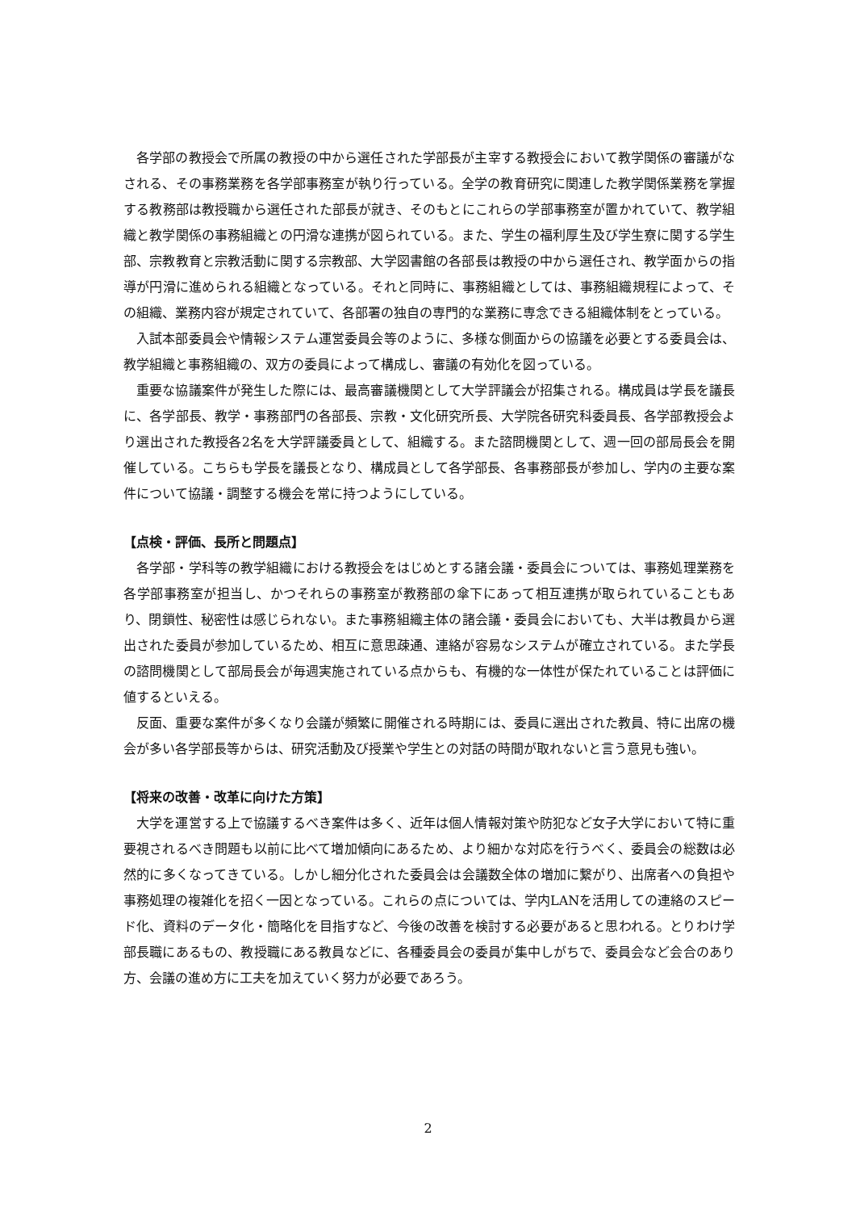各学部の教授会で所属の教授の中から選任された学部長が主宰する教授会において教学関係の審議がなされる、その事務業務を各学部事務室が執り行っている。全学の教育研究に関連した教学関係業務を掌握する教務部は教授職から選任された部長が就き、そのもとにこれらの学部事務室が置かれていて、教学組織と教学関係の事務組織との円滑な連携が図られている。また、学生の福利厚生及び学生寮に関する学生部、宗教教育と宗教活動に関する宗教部、大学図書館の各部長は教授の中から選任され、教学面からの指導が円滑に進められる組織となっている。それと同時に、事務組織としては、事務組織規程によって、その組織、業務内容が規定されていて、各部署の独自の専門的な業務に専念できる組織体制をとっている。
入試本部委員会や情報システム運営委員会等のように、多様な側面からの協議を必要とする委員会は、教学組織と事務組織の、双方の委員によって構成し、審議の有効化を図っている。
重要な協議案件が発生した際には、最高審議機関として大学評議会が招集される。構成員は学長を議長に、各学部長、教学・事務部門の各部長、宗教・文化研究所長、大学院各研究科委員長、各学部教授会より選出された教授各2名を大学評議委員として、組織する。また諮問機関として、週一回の部局長会を開催している。こちらも学長を議長となり、構成員として各学部長、各事務部長が参加し、学内の主要な案件について協議・調整する機会を常に持つようにしている。
【点検・評価、長所と問題点】
各学部・学科等の教学組織における教授会をはじめとする諸会議・委員会については、事務処理業務を各学部事務室が担当し、かつそれらの事務室が教務部の傘下にあって相互連携が取られていることもあり、閉鎖性、秘密性は感じられない。また事務組織主体の諸会議・委員会においても、大半は教員から選出された委員が参加しているため、相互に意思疎通、連絡が容易なシステムが確立されている。また学長の諮問機関として部局長会が毎週実施されている点からも、有機的な一体性が保たれていることは評価に値するといえる。
反面、重要な案件が多くなり会議が頻繁に開催される時期には、委員に選出された教員、特に出席の機会が多い各学部長等からは、研究活動及び授業や学生との対話の時間が取れないと言う意見も強い。
【将来の改善・改革に向けた方策】
大学を運営する上で協議するべき案件は多く、近年は個人情報対策や防犯など女子大学において特に重要視されるべき問題も以前に比べて増加傾向にあるため、より細かな対応を行うべく、委員会の総数は必然的に多くなってきている。しかし細分化された委員会は会議数全体の増加に繋がり、出席者への負担や事務処理の複雑化を招く一因となっている。これらの点については、学内LANを活用しての連絡のスピード化、資料のデータ化・簡略化を目指すなど、今後の改善を検討する必要があると思われる。とりわけ学部長職にあるもの、教授職にある教員などに、各種委員会の委員が集中しがちで、委員会など会合のあり方、会議の進め方に工夫を加えていく努力が必要であろう。
2